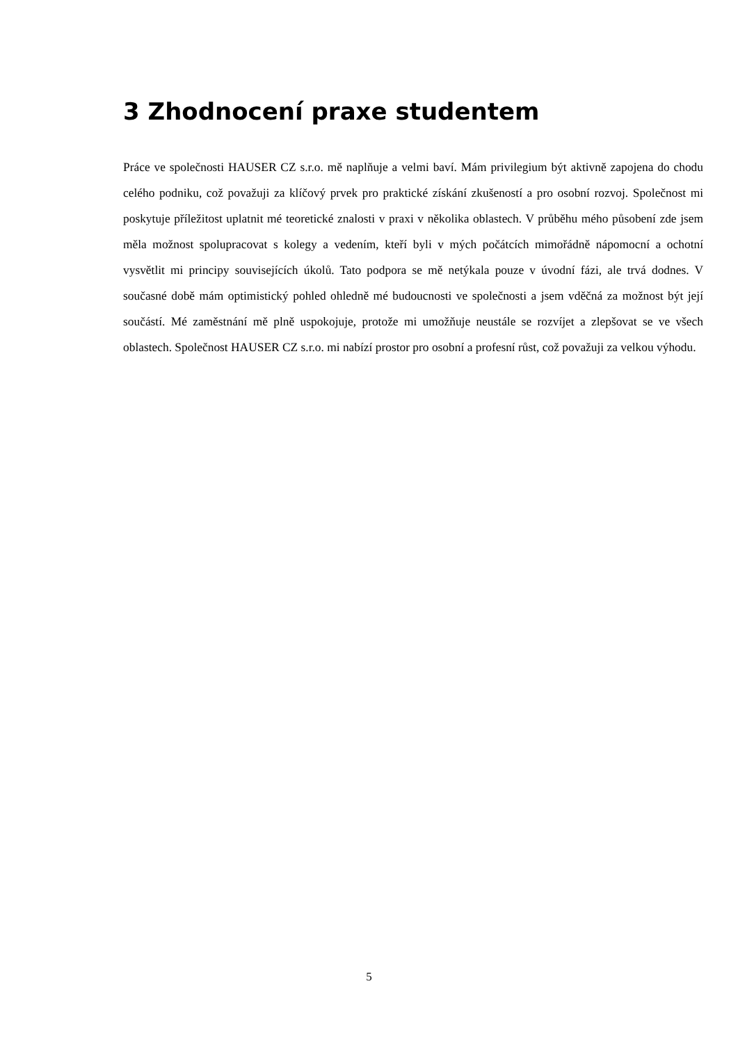3 Zhodnocení praxe studentem
Práce ve společnosti HAUSER CZ s.r.o. mě naplňuje a velmi baví. Mám privilegium být aktivně zapojena do chodu celého podniku, což považuji za klíčový prvek pro praktické získání zkušeností a pro osobní rozvoj. Společnost mi poskytuje příležitost uplatnit mé teoretické znalosti v praxi v několika oblastech. V průběhu mého působení zde jsem měla možnost spolupracovat s kolegy a vedením, kteří byli v mých počátcích mimořádně nápomocní a ochotní vysvětlit mi principy souvisejících úkolů. Tato podpora se mě netýkala pouze v úvodní fázi, ale trvá dodnes. V současné době mám optimistický pohled ohledně mé budoucnosti ve společnosti a jsem vděčná za možnost být její součástí. Mé zaměstnání mě plně uspokojuje, protože mi umožňuje neustále se rozvíjet a zlepšovat se ve všech oblastech. Společnost HAUSER CZ s.r.o. mi nabízí prostor pro osobní a profesní růst, což považuji za velkou výhodu.
5